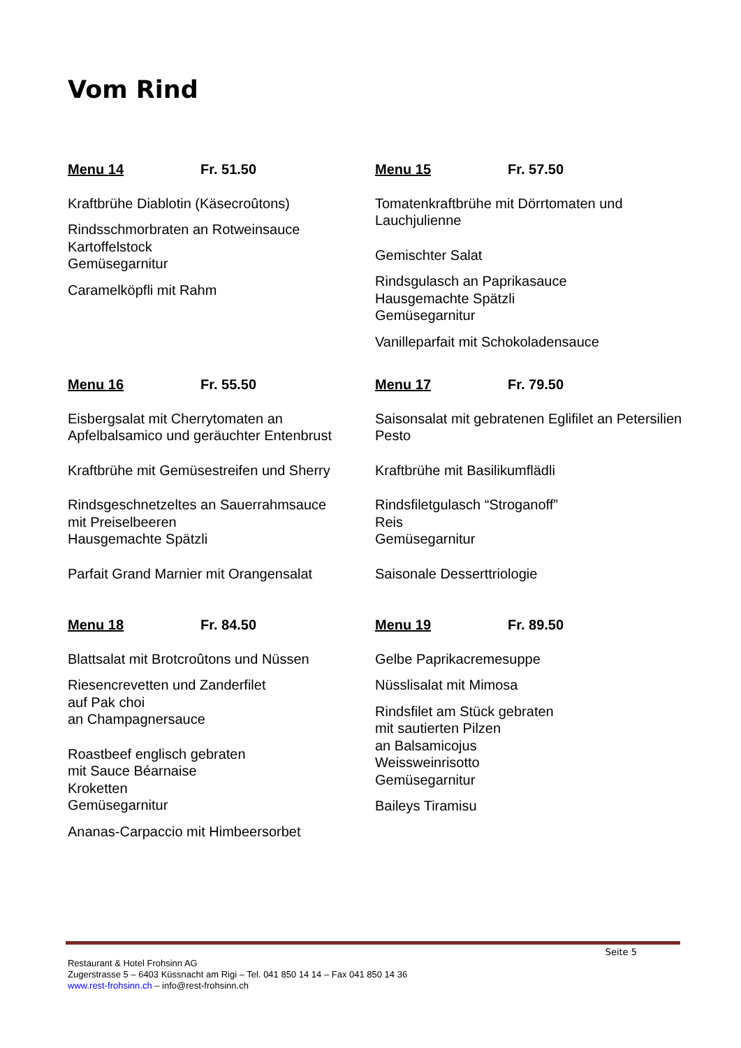Vom Rind
Menu 14 Fr. 51.50
Kraftbrühe Diablotin (Käsecroûtons)
Rindsschmorbraten an Rotweinsauce
Kartoffelstock
Gemüsegarnitur
Caramelköpfli mit Rahm
Menu 15 Fr. 57.50
Tomatenkraftbrühe mit Dörrtomaten und Lauchjulienne
Gemischter Salat
Rindsgulasch an Paprikasauce
Hausgemachte Spätzli
Gemüsegarnitur
Vanilleparfait mit Schokoladensauce
Menu 16 Fr. 55.50
Eisbergsalat mit Cherrytomaten an Apfelbalsamico und geräuchter Entenbrust
Kraftbrühe mit Gemüsestreifen und Sherry
Rindsgeschnetzeltes an Sauerrahmsauce
mit Preiselbeeren
Hausgemachte Spätzli
Parfait Grand Marnier mit Orangensalat
Menu 17 Fr. 79.50
Saisonsalat mit gebratenen Eglifilet an Petersilien Pesto
Kraftbrühe mit Basilikumflädli
Rindsfiletgulasch “Stroganoff”
Reis
Gemüsegarnitur
Saisonale Desserttriologie
Menu 18 Fr. 84.50
Blattsalat mit Brotcroûtons und Nüssen
Riesencrevetten und Zanderfilet
auf Pak choi
an Champagnersauce
Roastbeef englisch gebraten
mit Sauce Béarnaise
Kroketten
Gemüsegarnitur
Ananas-Carpaccio mit Himbeersorbet
Menu 19 Fr. 89.50
Gelbe Paprikacremesuppe
Nüsslisalat mit Mimosa
Rindsfilet am Stück gebraten
mit sautierten Pilzen
an Balsamicojus
Weissweinrisotto
Gemüsegarnitur
Baileys Tiramisu
Seite 5
Restaurant & Hotel Frohsinn AG
Zugerstrasse 5 – 6403 Küssnacht am Rigi – Tel. 041 850 14 14 – Fax 041 850 14 36
www.rest-frohsinn.ch – info@rest-frohsinn.ch